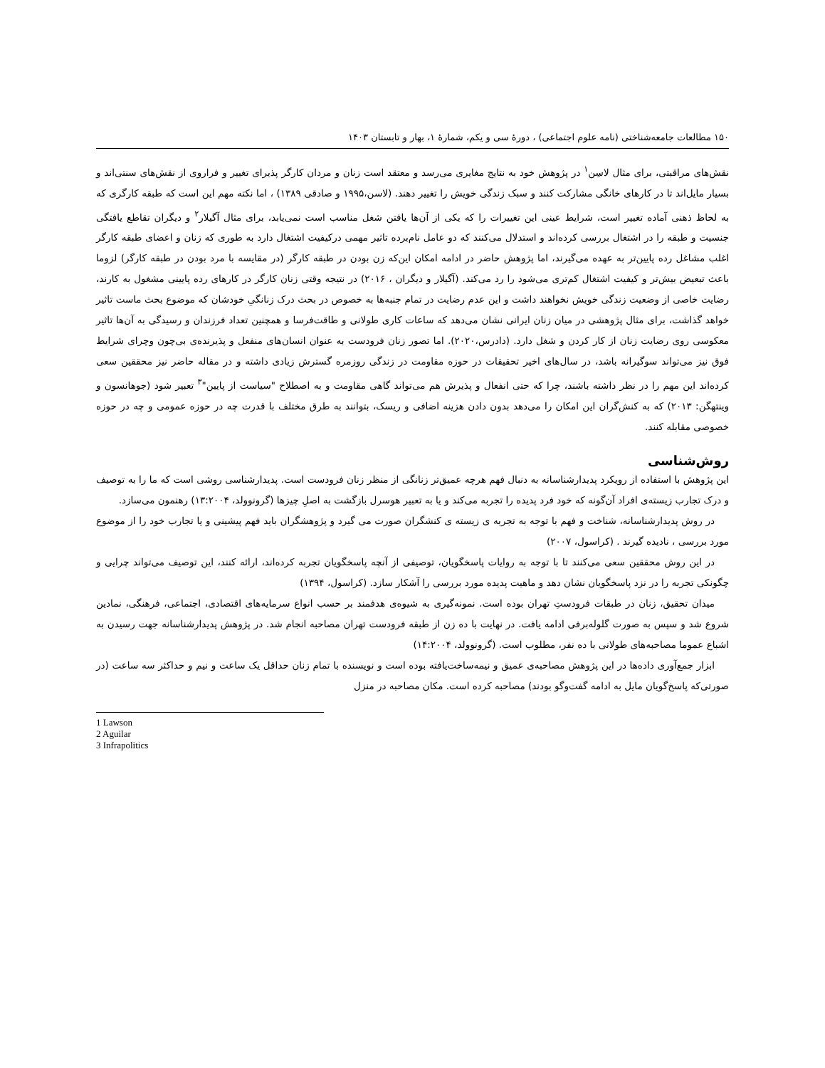۱۵۰ مطالعات جامعه‌شناختی (نامه علوم اجتماعی) ، دورهٔ سی و یکم، شمارهٔ ۱، بهار و تابستان ۱۴۰۳
نقش‌های مراقبتی، برای مثال لاسِن<sup>۱</sup> در پژوهش خود به نتایج مغایری می‌رسد و معتقد است زنان و مردان کارگر پذیرای تغییر و فراروی از نقش‌های سنتی‌اند و بسیار مایل‌اند تا در کارهای خانگی مشارکت کنند و سبک زندگی خویش را تغییر دهند. (لاسن،۱۹۹۵ و صادقی ۱۳۸۹) ، اما نکته مهم این است که طبقه کارگری که به لحاظ ذهنی آماده تغییر است، شرایط عینی این تغییرات را که یکی از آن‌ها یافتن شغل مناسب است نمی‌یابد، برای مثال آگیلار<sup>۲</sup> و دیگران تقاطع یافتگی جنسیت و طبقه را در اشتغال بررسی کرده‌اند و استدلال می‌کنند که دو عامل نام‌برده تاثیر مهمی درکیفیت اشتغال دارد به طوری که زنان و اعضای طبقه کارگر اغلب مشاغل رده پایین‌تر به عهده می‌گیرند، اما پژوهش حاضر در ادامه امکان این‌که زن بودن در طبقه کارگر (در مقایسه با مرد بودن در طبقه کارگر) لزوما باعث تبعیض بیش‌تر و کیفیت اشتغال کم‌تری می‌شود را رد می‌کند. (آگیلار و دیگران ، ۲۰۱۶) در نتیجه وقتی زنان کارگر در کارهای رده پایینی مشغول به کارند، رضایت خاصی از وضعیت زندگی خویش نخواهند داشت و این عدم رضایت در تمام جنبه‌ها به خصوص در بحث درک زنانگیِ خودشان که موضوع بحث ماست تاثیر خواهد گذاشت، برای مثال پژوهشی در میان زنان ایرانی نشان می‌دهد که ساعات کاری طولانی و طاقت‌فرسا و همچنین تعداد فرزندان و رسیدگی به آن‌ها تاثیر معکوسی روی رضایت زنان از کار کردن و شغل دارد. (دادرس،۲۰۲۰). اما تصور زنان فرودست به عنوان انسان‌های منفعل و پذیرنده‌ی بی‌چون وچرای شرایط فوق نیز می‌تواند سوگیرانه باشد، در سال‌های اخیر تحقیقات در حوزه مقاومت در زندگی روزمره گسترش زیادی داشته و در مقاله حاضر نیز محققین سعی کرده‌اند این مهم را در نظر داشته باشند، چرا که حتی انفعال و پذیرش هم می‌تواند گاهی مقاومت و به اصطلاح "سیاست از پایین"<sup>۳</sup> تعبیر شود (جوهانسون و وینتهگن: ۲۰۱۳) که به کنش‌گران این امکان را می‌دهد بدون دادن هزینه اضافی و ریسک، بتوانند به طرق مختلف با قدرت چه در حوزه عمومی و چه در حوزه خصوصی مقابله کنند.
روش‌شناسی
این پژوهش با استفاده از رویکرد پدیدارشناسانه به دنبال فهم هرچه عمیق‌تر زنانگی از منظر زنان فرودست است. پدیدارشناسی روشی است که ما را به توصیف و درک تجارب زیسته‌ی افراد آن‌گونه که خود فرد پدیده را تجربه می‌کند و یا به تعبیر هوسرل بازگشت به اصلِ چیزها (گرونوولد، ۱۳:۲۰۰۴) رهنمون می‌سازد.
در روش پدیدارشناسانه، شناخت و فهم با توجه به تجربه ی زیسته ی کنشگران صورت می گیرد و پژوهشگران باید فهم پیشینی و یا تجارب خود را از موضوع مورد بررسی ، نادیده گیرند . (کراسول، ۲۰۰۷)
در این روش محققین سعی می‌کنند تا با توجه به روایات پاسخگویان، توصیفی از آنچه پاسخگویان تجربه کرده‌اند، ارائه کنند، این توصیف می‌تواند چرایی و چگونکی تجربه را در نزد پاسخگویان نشان دهد و ماهیت پدیده مورد بررسی را آشکار سازد. (کراسول، ۱۳۹۴)
میدان تحقیق، زنان در طبقات فرودستِ تهران بوده است. نمونه‌گیری به شیوه‌ی هدفمند بر حسب انواع سرمایه‌های اقتصادی، اجتماعی، فرهنگی، نمادین شروع شد و سپس به صورت گلوله‌برفی ادامه یافت. در نهایت با ده زن از طبقه فرودست تهران مصاحبه انجام شد. در پژوهش پدیدارشناسانه جهت رسیدن به اشباع عموما مصاحبه‌های طولانی با ده نفر، مطلوب است. (گرونوولد، ۱۴:۲۰۰۴)
ابزار جمع‌آوری داده‌ها در این پژوهش مصاحبه‌ی عمیق و نیمه‌ساخت‌یافته بوده است و نویسنده با تمام زنان حداقل یک ساعت و نیم و حداکثر سه ساعت (در صورتی‌که پاسخ‌گویان مایل به ادامه گفت‌وگو بودند) مصاحبه کرده است. مکان مصاحبه در منزل
1 Lawson
2 Aguilar
3 Infrapolitics